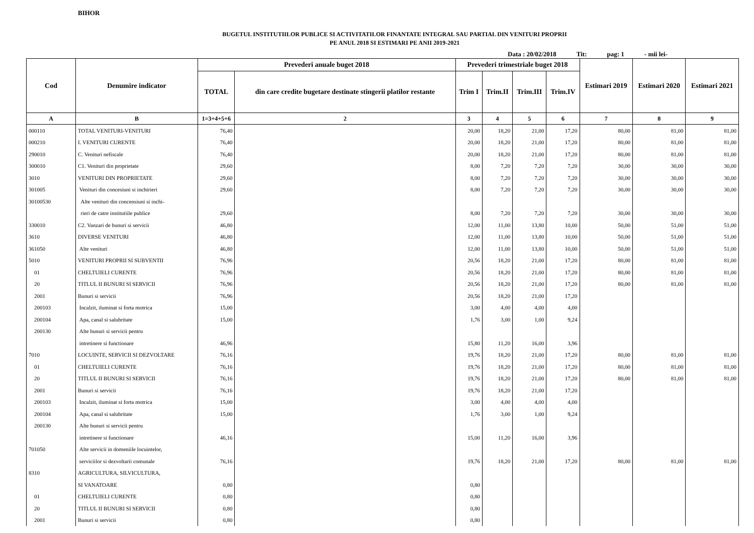BIHOR
BUGETUL INSTITUTIILOR PUBLICE SI ACTIVITATILOR FINANTATE INTEGRAL SAU PARTIAL DIN VENITURI PROPRII
PE ANUL 2018 SI ESTIMARI PE ANII 2019-2021
Data : 20/02/2018 Tit: pag: 1 - mii lei-
| Cod | Denumire indicator | Prevederi anuale buget 2018 | | Prevederi trimestriale buget 2018 | | | | Estimari 2019 | Estimari 2020 | Estimari 2021 |
| --- | --- | --- | --- | --- | --- | --- | --- | --- | --- | --- |
| | | TOTAL | din care credite bugetare destinate stingerii platilor restante | Trim I | Trim.II | Trim.III | Trim.IV | | | |
| A | B | 1=3+4+5+6 | 2 | 3 | 4 | 5 | 6 | 7 | 8 | 9 |
| 000110 | TOTAL VENITURI-VENITURI | 76,40 | | 20,00 | 18,20 | 21,00 | 17,20 | 80,00 | 81,00 | 81,00 |
| 000210 | I. VENITURI CURENTE | 76,40 | | 20,00 | 18,20 | 21,00 | 17,20 | 80,00 | 81,00 | 81,00 |
| 290010 | C. Venituri nefiscale | 76,40 | | 20,00 | 18,20 | 21,00 | 17,20 | 80,00 | 81,00 | 81,00 |
| 300010 | C1. Venituri din proprietate | 29,60 | | 8,00 | 7,20 | 7,20 | 7,20 | 30,00 | 30,00 | 30,00 |
| 3010 | VENITURI DIN PROPRIETATE | 29,60 | | 8,00 | 7,20 | 7,20 | 7,20 | 30,00 | 30,00 | 30,00 |
| 301005 | Venituri din concesiuni si inchirieri | 29,60 | | 8,00 | 7,20 | 7,20 | 7,20 | 30,00 | 30,00 | 30,00 |
| 30100530 | Alte venituri din concensiuni si inchi- | | | | | | | | | |
| | rieri de catre institutiile publice | 29,60 | | 8,00 | 7,20 | 7,20 | 7,20 | 30,00 | 30,00 | 30,00 |
| 330010 | C2. Vanzari de bunuri si servicii | 46,80 | | 12,00 | 11,00 | 13,80 | 10,00 | 50,00 | 51,00 | 51,00 |
| 3610 | DIVERSE VENITURI | 46,80 | | 12,00 | 11,00 | 13,80 | 10,00 | 50,00 | 51,00 | 51,00 |
| 361050 | Alte venituri | 46,80 | | 12,00 | 11,00 | 13,80 | 10,00 | 50,00 | 51,00 | 51,00 |
| 5010 | VENITURI PROPRII SI SUBVENTII | 76,96 | | 20,56 | 18,20 | 21,00 | 17,20 | 80,00 | 81,00 | 81,00 |
| 01 | CHELTUIELI CURENTE | 76,96 | | 20,56 | 18,20 | 21,00 | 17,20 | 80,00 | 81,00 | 81,00 |
| 20 | TITLUL II BUNURI SI SERVICII | 76,96 | | 20,56 | 18,20 | 21,00 | 17,20 | 80,00 | 81,00 | 81,00 |
| 2001 | Bunuri si servicii | 76,96 | | 20,56 | 18,20 | 21,00 | 17,20 | | | |
| 200103 | Incalzit, iluminat si forta motrica | 15,00 | | 3,00 | 4,00 | 4,00 | 4,00 | | | |
| 200104 | Apa, canal si salubritate | 15,00 | | 1,76 | 3,00 | 1,00 | 9,24 | | | |
| 200130 | Alte bunuri si servicii pentru | | | | | | | | | |
| | intretinere si functionare | 46,96 | | 15,80 | 11,20 | 16,00 | 3,96 | | | |
| 7010 | LOCUINTE, SERVICII SI DEZVOLTARE | 76,16 | | 19,76 | 18,20 | 21,00 | 17,20 | 80,00 | 81,00 | 81,00 |
| 01 | CHELTUIELI CURENTE | 76,16 | | 19,76 | 18,20 | 21,00 | 17,20 | 80,00 | 81,00 | 81,00 |
| 20 | TITLUL II BUNURI SI SERVICII | 76,16 | | 19,76 | 18,20 | 21,00 | 17,20 | 80,00 | 81,00 | 81,00 |
| 2001 | Bunuri si servicii | 76,16 | | 19,76 | 18,20 | 21,00 | 17,20 | | | |
| 200103 | Incalzit, iluminat si forta motrica | 15,00 | | 3,00 | 4,00 | 4,00 | 4,00 | | | |
| 200104 | Apa, canal si salubritate | 15,00 | | 1,76 | 3,00 | 1,00 | 9,24 | | | |
| 200130 | Alte bunuri si servicii pentru | | | | | | | | | |
| | intretinere si functionare | 46,16 | | 15,00 | 11,20 | 16,00 | 3,96 | | | |
| 701050 | Alte servicii in domeniile locuintelor, | | | | | | | | | |
| | serviciilor si dezvoltarii comunale | 76,16 | | 19,76 | 18,20 | 21,00 | 17,20 | 80,00 | 81,00 | 81,00 |
| 8310 | AGRICULTURA, SILVICULTURA, | | | | | | | | | |
| | SI VANATOARE | 0,80 | | 0,80 | | | | | | |
| 01 | CHELTUIELI CURENTE | 0,80 | | 0,80 | | | | | | |
| 20 | TITLUL II BUNURI SI SERVICII | 0,80 | | 0,80 | | | | | | |
| 2001 | Bunuri si servicii | 0,80 | | 0,80 | | | | | | |